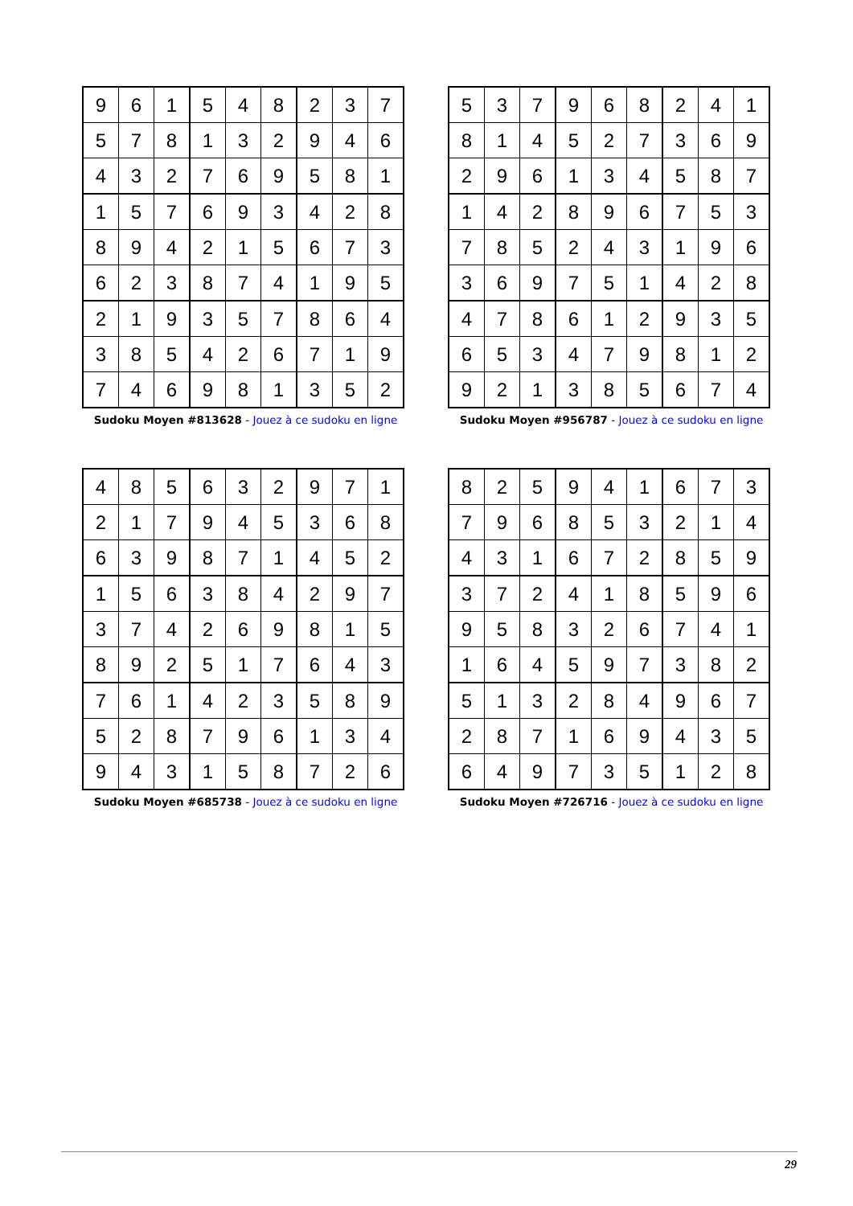| 9 | 6 | 1 | 5 | 4 | 8 | 2 | 3 | 7 |
| 5 | 7 | 8 | 1 | 3 | 2 | 9 | 4 | 6 |
| 4 | 3 | 2 | 7 | 6 | 9 | 5 | 8 | 1 |
| 1 | 5 | 7 | 6 | 9 | 3 | 4 | 2 | 8 |
| 8 | 9 | 4 | 2 | 1 | 5 | 6 | 7 | 3 |
| 6 | 2 | 3 | 8 | 7 | 4 | 1 | 9 | 5 |
| 2 | 1 | 9 | 3 | 5 | 7 | 8 | 6 | 4 |
| 3 | 8 | 5 | 4 | 2 | 6 | 7 | 1 | 9 |
| 7 | 4 | 6 | 9 | 8 | 1 | 3 | 5 | 2 |
Sudoku Moyen #813628 - Jouez à ce sudoku en ligne
| 5 | 3 | 7 | 9 | 6 | 8 | 2 | 4 | 1 |
| 8 | 1 | 4 | 5 | 2 | 7 | 3 | 6 | 9 |
| 2 | 9 | 6 | 1 | 3 | 4 | 5 | 8 | 7 |
| 1 | 4 | 2 | 8 | 9 | 6 | 7 | 5 | 3 |
| 7 | 8 | 5 | 2 | 4 | 3 | 1 | 9 | 6 |
| 3 | 6 | 9 | 7 | 5 | 1 | 4 | 2 | 8 |
| 4 | 7 | 8 | 6 | 1 | 2 | 9 | 3 | 5 |
| 6 | 5 | 3 | 4 | 7 | 9 | 8 | 1 | 2 |
| 9 | 2 | 1 | 3 | 8 | 5 | 6 | 7 | 4 |
Sudoku Moyen #956787 - Jouez à ce sudoku en ligne
| 4 | 8 | 5 | 6 | 3 | 2 | 9 | 7 | 1 |
| 2 | 1 | 7 | 9 | 4 | 5 | 3 | 6 | 8 |
| 6 | 3 | 9 | 8 | 7 | 1 | 4 | 5 | 2 |
| 1 | 5 | 6 | 3 | 8 | 4 | 2 | 9 | 7 |
| 3 | 7 | 4 | 2 | 6 | 9 | 8 | 1 | 5 |
| 8 | 9 | 2 | 5 | 1 | 7 | 6 | 4 | 3 |
| 7 | 6 | 1 | 4 | 2 | 3 | 5 | 8 | 9 |
| 5 | 2 | 8 | 7 | 9 | 6 | 1 | 3 | 4 |
| 9 | 4 | 3 | 1 | 5 | 8 | 7 | 2 | 6 |
Sudoku Moyen #685738 - Jouez à ce sudoku en ligne
| 8 | 2 | 5 | 9 | 4 | 1 | 6 | 7 | 3 |
| 7 | 9 | 6 | 8 | 5 | 3 | 2 | 1 | 4 |
| 4 | 3 | 1 | 6 | 7 | 2 | 8 | 5 | 9 |
| 3 | 7 | 2 | 4 | 1 | 8 | 5 | 9 | 6 |
| 9 | 5 | 8 | 3 | 2 | 6 | 7 | 4 | 1 |
| 1 | 6 | 4 | 5 | 9 | 7 | 3 | 8 | 2 |
| 5 | 1 | 3 | 2 | 8 | 4 | 9 | 6 | 7 |
| 2 | 8 | 7 | 1 | 6 | 9 | 4 | 3 | 5 |
| 6 | 4 | 9 | 7 | 3 | 5 | 1 | 2 | 8 |
Sudoku Moyen #726716 - Jouez à ce sudoku en ligne
29